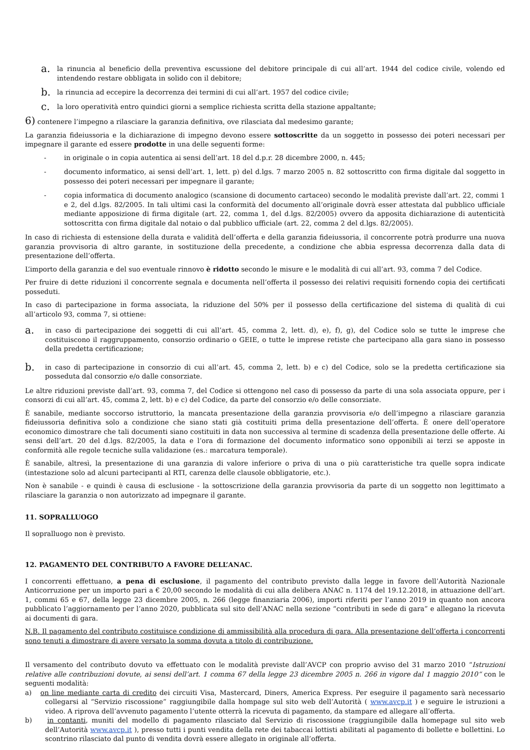a. la rinuncia al beneficio della preventiva escussione del debitore principale di cui all’art. 1944 del codice civile, volendo ed intendendo restare obbligata in solido con il debitore;
b. la rinuncia ad eccepire la decorrenza dei termini di cui all’art. 1957 del codice civile;
c. la loro operatività entro quindici giorni a semplice richiesta scritta della stazione appaltante;
6) contenere l’impegno a rilasciare la garanzia definitiva, ove rilasciata dal medesimo garante;
La garanzia fideiussoria e la dichiarazione di impegno devono essere sottoscritte da un soggetto in possesso dei poteri necessari per impegnare il garante ed essere prodotte in una delle seguenti forme:
- in originale o in copia autentica ai sensi dell’art. 18 del d.p.r. 28 dicembre 2000, n. 445;
- documento informatico, ai sensi dell’art. 1, lett. p) del d.lgs. 7 marzo 2005 n. 82 sottoscritto con firma digitale dal soggetto in possesso dei poteri necessari per impegnare il garante;
- copia informatica di documento analogico (scansione di documento cartaceo) secondo le modalità previste dall’art. 22, commi 1 e 2, del d.lgs. 82/2005. In tali ultimi casi la conformità del documento all’originale dovrà esser attestata dal pubblico ufficiale mediante apposizione di firma digitale (art. 22, comma 1, del d.lgs. 82/2005) ovvero da apposita dichiarazione di autenticità sottoscritta con firma digitale dal notaio o dal pubblico ufficiale (art. 22, comma 2 del d.lgs. 82/2005).
In caso di richiesta di estensione della durata e validità dell’offerta e della garanzia fideiussoria, il concorrente potrà produrre una nuova garanzia provvisoria di altro garante, in sostituzione della precedente, a condizione che abbia espressa decorrenza dalla data di presentazione dell’offerta.
L’importo della garanzia e del suo eventuale rinnovo è ridotto secondo le misure e le modalità di cui all’art. 93, comma 7 del Codice.
Per fruire di dette riduzioni il concorrente segnala e documenta nell’offerta il possesso dei relativi requisiti fornendo copia dei certificati posseduti.
In caso di partecipazione in forma associata, la riduzione del 50% per il possesso della certificazione del sistema di qualità di cui all’articolo 93, comma 7, si ottiene:
a. in caso di partecipazione dei soggetti di cui all’art. 45, comma 2, lett. d), e), f), g), del Codice solo se tutte le imprese che costituiscono il raggruppamento, consorzio ordinario o GEIE, o tutte le imprese retiste che partecipano alla gara siano in possesso della predetta certificazione;
b. in caso di partecipazione in consorzio di cui all’art. 45, comma 2, lett. b) e c) del Codice, solo se la predetta certificazione sia posseduta dal consorzio e/o dalle consorziate.
Le altre riduzioni previste dall’art. 93, comma 7, del Codice si ottengono nel caso di possesso da parte di una sola associata oppure, per i consorzi di cui all’art. 45, comma 2, lett. b) e c) del Codice, da parte del consorzio e/o delle consorziate.
È sanabile, mediante soccorso istruttorio, la mancata presentazione della garanzia provvisoria e/o dell’impegno a rilasciare garanzia fideiussoria definitiva solo a condizione che siano stati già costituiti prima della presentazione dell’offerta. È onere dell’operatore economico dimostrare che tali documenti siano costituiti in data non successiva al termine di scadenza della presentazione delle offerte. Ai sensi dell’art. 20 del d.lgs. 82/2005, la data e l’ora di formazione del documento informatico sono opponibili ai terzi se apposte in conformità alle regole tecniche sulla validazione (es.: marcatura temporale).
È sanabile, altresì, la presentazione di una garanzia di valore inferiore o priva di una o più caratteristiche tra quelle sopra indicate (intestazione solo ad alcuni partecipanti al RTI, carenza delle clausole obbligatorie, etc.).
Non è sanabile - e quindi è causa di esclusione - la sottoscrizione della garanzia provvisoria da parte di un soggetto non legittimato a rilasciare la garanzia o non autorizzato ad impegnare il garante.
11. SOPRALLUOGO
Il sopralluogo non è previsto.
12. PAGAMENTO DEL CONTRIBUTO A FAVORE DELL’ANAC.
I concorrenti effettuano, a pena di esclusione, il pagamento del contributo previsto dalla legge in favore dell’Autorità Nazionale Anticorruzione per un importo pari a € 20,00 secondo le modalità di cui alla delibera ANAC n. 1174 del 19.12.2018, in attuazione dell’art. 1, commi 65 e 67, della legge 23 dicembre 2005, n. 266 (legge finanziaria 2006), importi riferiti per l’anno 2019 in quanto non ancora pubblicato l’aggiornamento per l’anno 2020, pubblicata sul sito dell’ANAC nella sezione “contributi in sede di gara” e allegano la ricevuta ai documenti di gara.
N.B. Il pagamento del contributo costituisce condizione di ammissibilità alla procedura di gara. Alla presentazione dell’offerta i concorrenti sono tenuti a dimostrare di avere versato la somma dovuta a titolo di contribuzione.
Il versamento del contributo dovuto va effettuato con le modalità previste dall’AVCP con proprio avviso del 31 marzo 2010 “Istruzioni relative alle contribuzioni dovute, ai sensi dell’art. 1 comma 67 della legge 23 dicembre 2005 n. 266 in vigore dal 1 maggio 2010“ con le seguenti modalità:
a) on line mediante carta di credito dei circuiti Visa, Mastercard, Diners, America Express. Per eseguire il pagamento sarà necessario collegarsi al “Servizio riscossione” raggiungibile dalla hompage sul sito web dell’Autorità ( www.avcp.it ) e seguire le istruzioni a video. A riprova dell’avvenuto pagamento l’utente otterrà la ricevuta di pagamento, da stampare ed allegare all’offerta.
b) in contanti, muniti del modello di pagamento rilasciato dal Servizio di riscossione (raggiungibile dalla homepage sul sito web dell’Autorità www.avcp.it ), presso tutti i punti vendita della rete dei tabaccai lottisti abilitati al pagamento di bollette e bollettini. Lo scontrino rilasciato dal punto di vendita dovrà essere allegato in originale all’offerta.